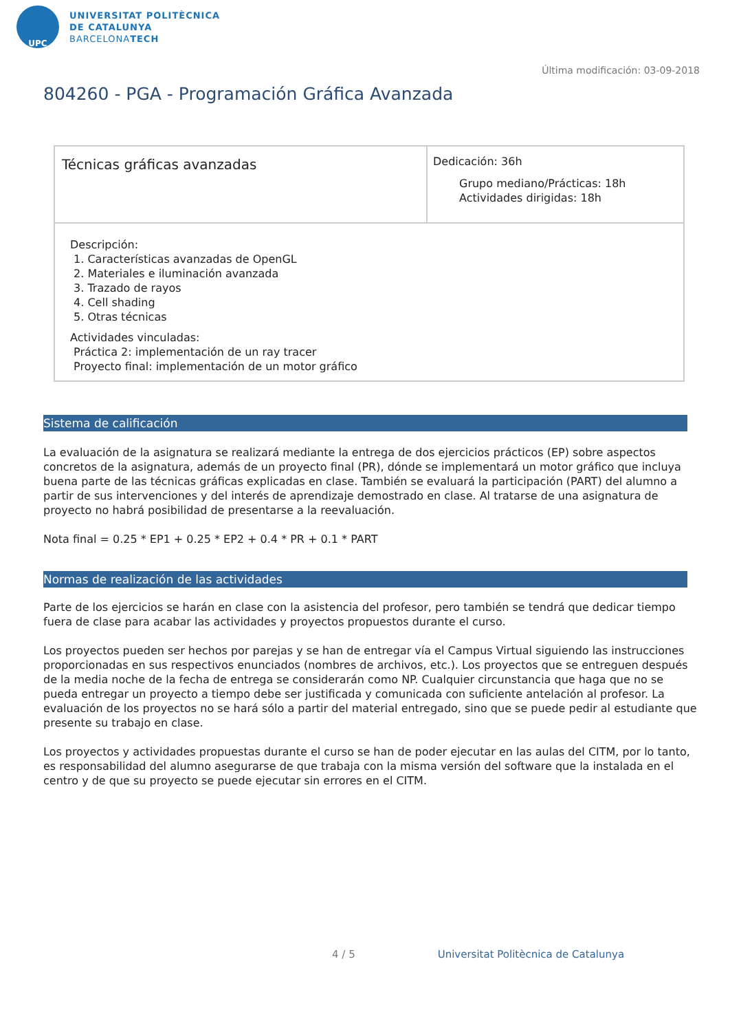UPC
UNIVERSITAT POLITÈCNICA
DE CATALUNYA
BARCELONATECH
Última modificación: 03-09-2018
804260 - PGA - Programación Gráfica Avanzada
| Técnicas gráficas avanzadas | Dedicación: 36h Grupo mediano/Prácticas: 18h Actividades dirigidas: 18h |
| Descripción: 1. Características avanzadas de OpenGL 2. Materiales e iluminación avanzada 3. Trazado de rayos 4. Cell shading 5. Otras técnicas Actividades vinculadas: Práctica 2: implementación de un ray tracer Proyecto final: implementación de un motor gráfico | |
Sistema de calificación
La evaluación de la asignatura se realizará mediante la entrega de dos ejercicios prácticos (EP) sobre aspectos concretos de la asignatura, además de un proyecto final (PR), dónde se implementará un motor gráfico que incluya buena parte de las técnicas gráficas explicadas en clase. También se evaluará la participación (PART) del alumno a partir de sus intervenciones y del interés de aprendizaje demostrado en clase. Al tratarse de una asignatura de proyecto no habrá posibilidad de presentarse a la reevaluación.
Nota final = 0.25 * EP1 + 0.25 * EP2 + 0.4 * PR + 0.1 * PART
Normas de realización de las actividades
Parte de los ejercicios se harán en clase con la asistencia del profesor, pero también se tendrá que dedicar tiempo fuera de clase para acabar las actividades y proyectos propuestos durante el curso.
Los proyectos pueden ser hechos por parejas y se han de entregar vía el Campus Virtual siguiendo las instrucciones proporcionadas en sus respectivos enunciados (nombres de archivos, etc.). Los proyectos que se entreguen después de la media noche de la fecha de entrega se considerarán como NP. Cualquier circunstancia que haga que no se pueda entregar un proyecto a tiempo debe ser justificada y comunicada con suficiente antelación al profesor. La evaluación de los proyectos no se hará sólo a partir del material entregado, sino que se puede pedir al estudiante que presente su trabajo en clase.
Los proyectos y actividades propuestas durante el curso se han de poder ejecutar en las aulas del CITM, por lo tanto, es responsabilidad del alumno asegurarse de que trabaja con la misma versión del software que la instalada en el centro y de que su proyecto se puede ejecutar sin errores en el CITM.
4 / 5 Universitat Politècnica de Catalunya